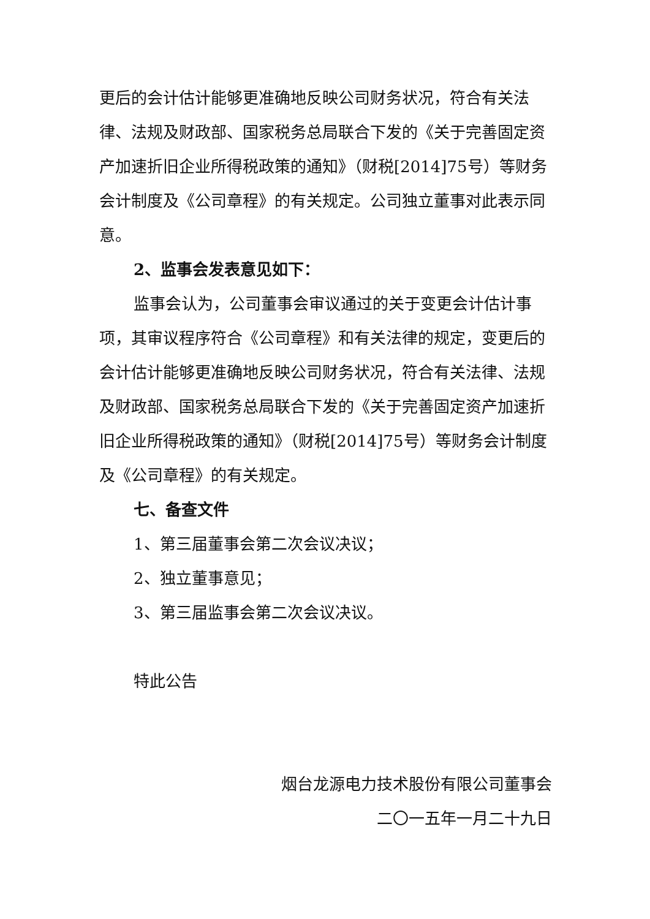更后的会计估计能够更准确地反映公司财务状况，符合有关法律、法规及财政部、国家税务总局联合下发的《关于完善固定资产加速折旧企业所得税政策的通知》（财税[2014]75号）等财务会计制度及《公司章程》的有关规定。公司独立董事对此表示同意。
2、监事会发表意见如下：
监事会认为，公司董事会审议通过的关于变更会计估计事项，其审议程序符合《公司章程》和有关法律的规定，变更后的会计估计能够更准确地反映公司财务状况，符合有关法律、法规及财政部、国家税务总局联合下发的《关于完善固定资产加速折旧企业所得税政策的通知》（财税[2014]75号）等财务会计制度及《公司章程》的有关规定。
七、备查文件
1、第三届董事会第二次会议决议；
2、独立董事意见；
3、第三届监事会第二次会议决议。
特此公告
烟台龙源电力技术股份有限公司董事会
二〇一五年一月二十九日